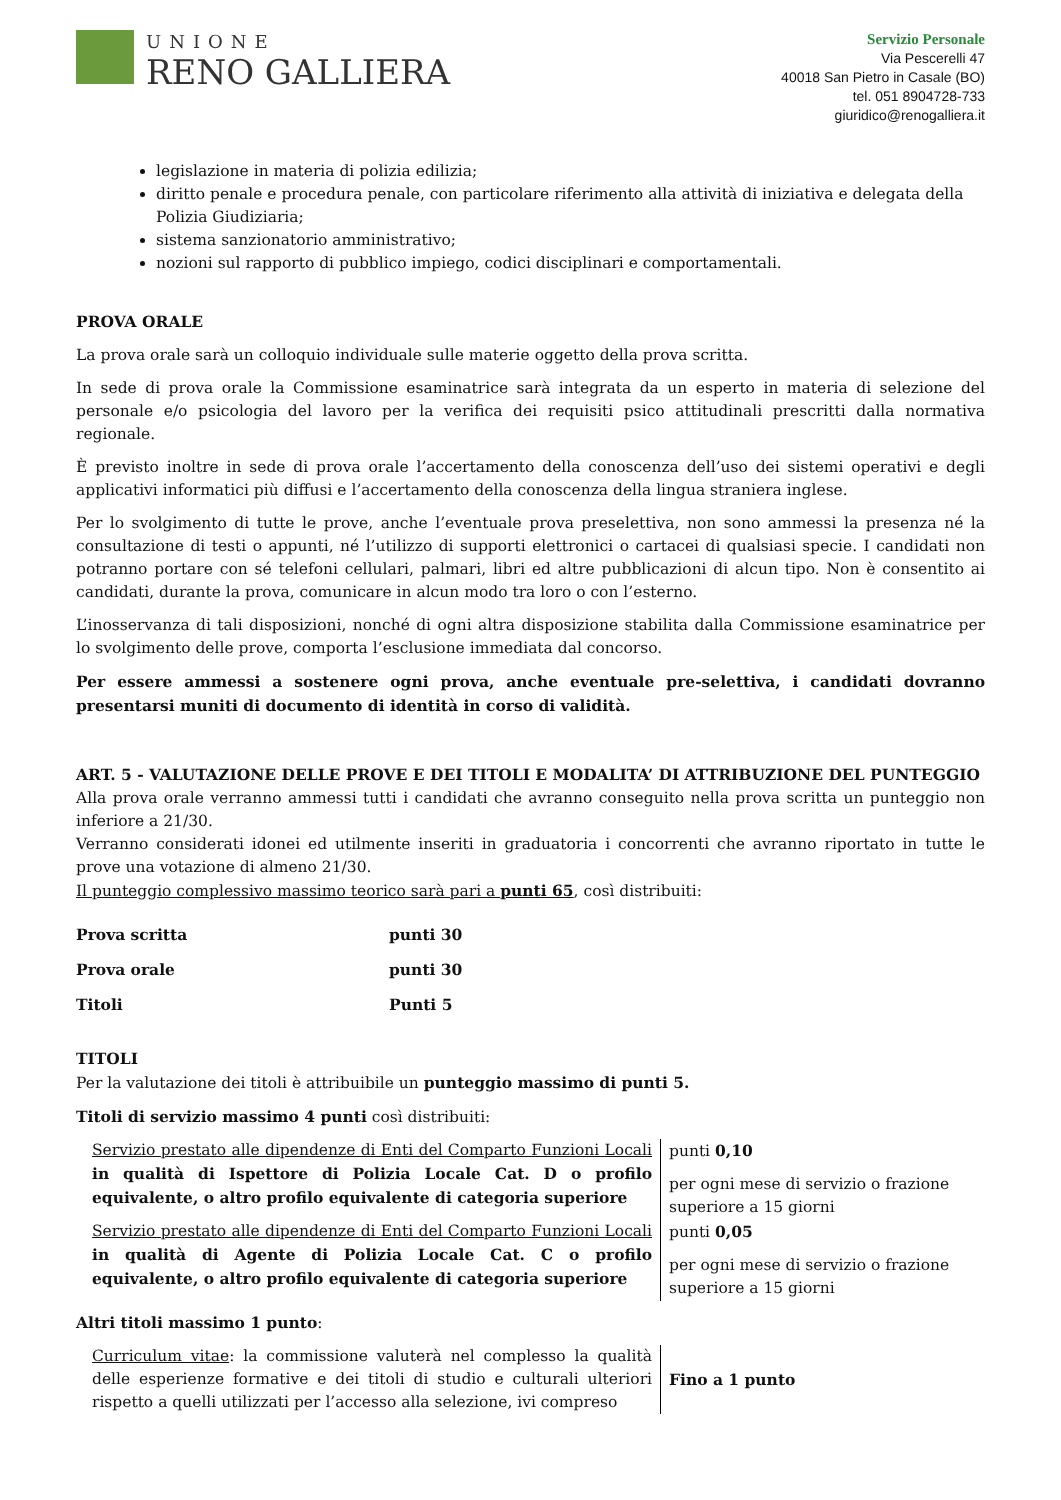UNIONE
RENO GALLIERA
Servizio Personale
Via Pescerelli 47
40018 San Pietro in Casale (BO)
tel. 051 8904728-733
giuridico@renogalliera.it
legislazione in materia di polizia edilizia;
diritto penale e procedura penale, con particolare riferimento alla attività di iniziativa e delegata della Polizia Giudiziaria;
sistema sanzionatorio amministrativo;
nozioni sul rapporto di pubblico impiego, codici disciplinari e comportamentali.
PROVA ORALE
La prova orale sarà un colloquio individuale sulle materie oggetto della prova scritta.
In sede di prova orale la Commissione esaminatrice sarà integrata da un esperto in materia di selezione del personale e/o psicologia del lavoro per la verifica dei requisiti psico attitudinali prescritti dalla normativa regionale.
È previsto inoltre in sede di prova orale l’accertamento della conoscenza dell’uso dei sistemi operativi e degli applicativi informatici più diffusi e l’accertamento della conoscenza della lingua straniera inglese.
Per lo svolgimento di tutte le prove, anche l’eventuale prova preselettiva, non sono ammessi la presenza né la consultazione di testi o appunti, né l’utilizzo di supporti elettronici o cartacei di qualsiasi specie. I candidati non potranno portare con sé telefoni cellulari, palmari, libri ed altre pubblicazioni di alcun tipo. Non è consentito ai candidati, durante la prova, comunicare in alcun modo tra loro o con l’esterno.
L’inosservanza di tali disposizioni, nonché di ogni altra disposizione stabilita dalla Commissione esaminatrice per lo svolgimento delle prove, comporta l’esclusione immediata dal concorso.
Per essere ammessi a sostenere ogni prova, anche eventuale pre-selettiva, i candidati dovranno presentarsi muniti di documento di identità in corso di validità.
ART. 5 - VALUTAZIONE DELLE PROVE E DEI TITOLI E MODALITA’ DI ATTRIBUZIONE DEL PUNTEGGIO
Alla prova orale verranno ammessi tutti i candidati che avranno conseguito nella prova scritta un punteggio non inferiore a 21/30.
Verranno considerati idonei ed utilmente inseriti in graduatoria i concorrenti che avranno riportato in tutte le prove una votazione di almeno 21/30.
Il punteggio complessivo massimo teorico sarà pari a punti 65, così distribuiti:
| Prova scritta | punti 30 |
| Prova orale | punti 30 |
| Titoli | Punti 5 |
TITOLI
Per la valutazione dei titoli è attribuibile un punteggio massimo di punti 5.
Titoli di servizio massimo 4 punti così distribuiti:
| Servizio prestato alle dipendenze di Enti del Comparto Funzioni Locali in qualità di Ispettore di Polizia Locale Cat. D o profilo equivalente, o altro profilo equivalente di categoria superiore | punti 0,10 per ogni mese di servizio o frazione superiore a 15 giorni |
| Servizio prestato alle dipendenze di Enti del Comparto Funzioni Locali in qualità di Agente di Polizia Locale Cat. C o profilo equivalente, o altro profilo equivalente di categoria superiore | punti 0,05 per ogni mese di servizio o frazione superiore a 15 giorni |
Altri titoli massimo 1 punto:
| Curriculum vitae : la commissione valuterà nel complesso la qualità delle esperienze formative e dei titoli di studio e culturali ulteriori rispetto a quelli utilizzati per l’accesso alla selezione, ivi compreso | Fino a 1 punto |